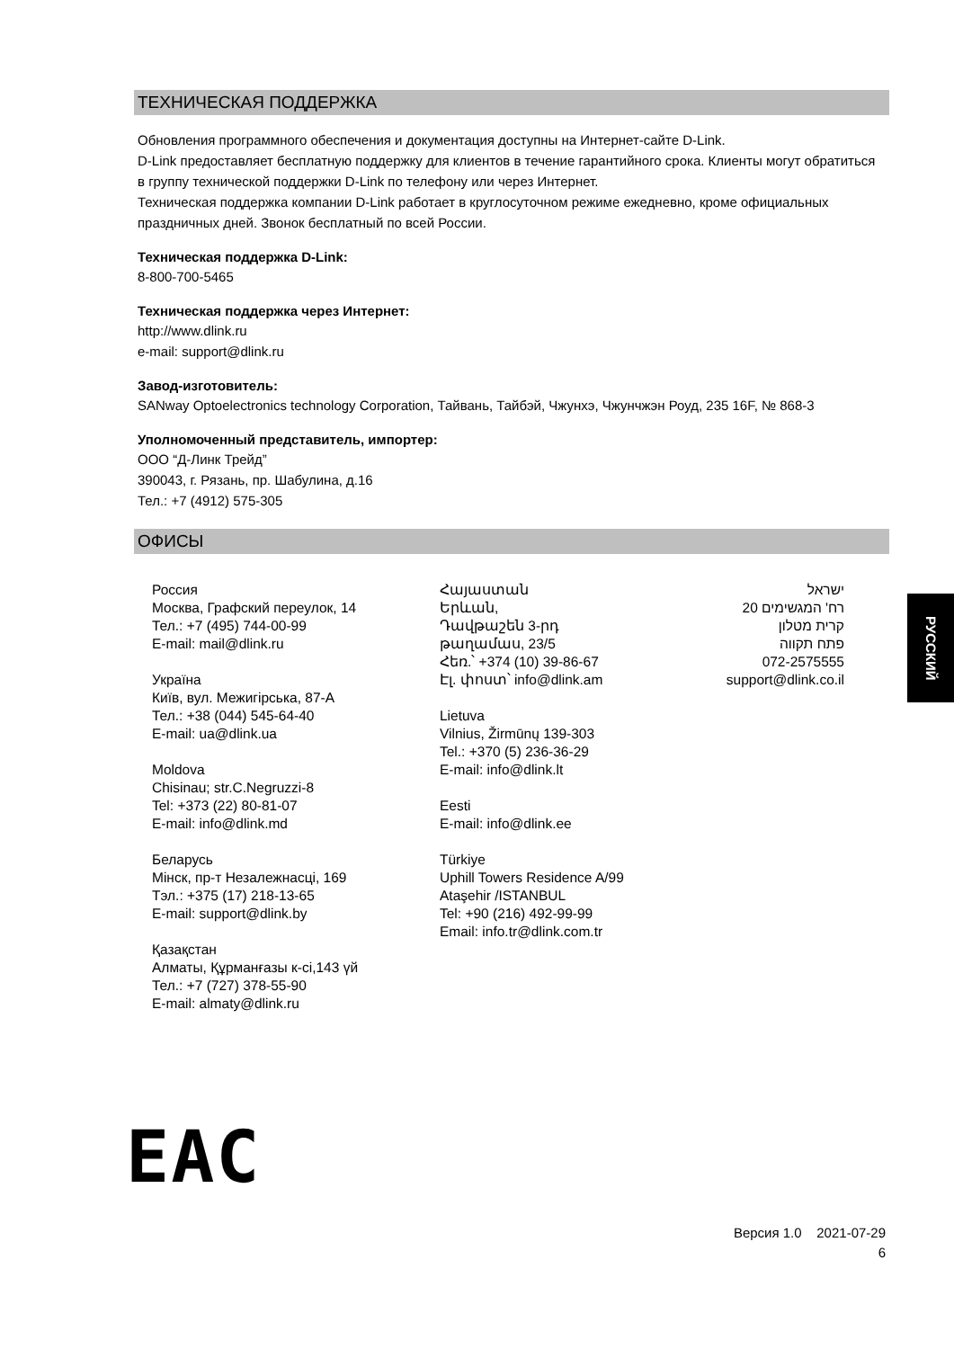ТЕХНИЧЕСКАЯ ПОДДЕРЖКА
Обновления программного обеспечения и документация доступны на Интернет-сайте D-Link.
D-Link предоставляет бесплатную поддержку для клиентов в течение гарантийного срока. Клиенты могут обратиться в группу технической поддержки D-Link по телефону или через Интернет.
Техническая поддержка компании D-Link работает в круглосуточном режиме ежедневно, кроме официальных праздничных дней. Звонок бесплатный по всей России.
Техническая поддержка D-Link:
8-800-700-5465
Техническая поддержка через Интернет:
http://www.dlink.ru
e-mail: support@dlink.ru
Завод-изготовитель:
SANway Optoelectronics technology Corporation, Тайвань, Тайбэй, Чжунхэ, Чжунчжэн Роуд, 235 16F, № 868-3
Уполномоченный представитель, импортер:
ООО “Д-Линк Трейд”
390043, г. Рязань, пр. Шабулина, д.16
Тел.: +7 (4912) 575-305
ОФИСЫ
Россия
Москва, Графский переулок, 14
Тел.: +7 (495) 744-00-99
E-mail: mail@dlink.ru
Україна
Київ, вул. Межигірська, 87-А
Тел.: +38 (044) 545-64-40
E-mail: ua@dlink.ua
Moldova
Chisinau; str.C.Negruzzi-8
Tel: +373 (22) 80-81-07
E-mail: info@dlink.md
Беларусь
Мінск, пр-т Незалежнасці, 169
Тэл.: +375 (17) 218-13-65
E-mail: support@dlink.by
Қазақстан
Алматы, Құрманғазы к-сі,143 үй
Тел.: +7 (727) 378-55-90
E-mail: almaty@dlink.ru
Հայաստան
Երևան,
Դավթաշեն 3-րդ
թաղամաս, 23/5
Հեռ.՝ +374 (10) 39-86-67
Էլ. փոստ՝ info@dlink.am
Lietuva
Vilnius, Žirmūnų 139-303
Tel.: +370 (5) 236-36-29
E-mail: info@dlink.lt
Eesti
E-mail: info@dlink.ee
Türkiye
Uphill Towers Residence A/99
Ataşehir /ISTANBUL
Tel: +90 (216) 492-99-99
Email: info.tr@dlink.com.tr
ישראל
רח' המגשימים 20
קרית מטלון
פתח תקווה
072-2575555
support@dlink.co.il
РУССКИЙ
EAC
Версия 1.0 2021-07-29
6